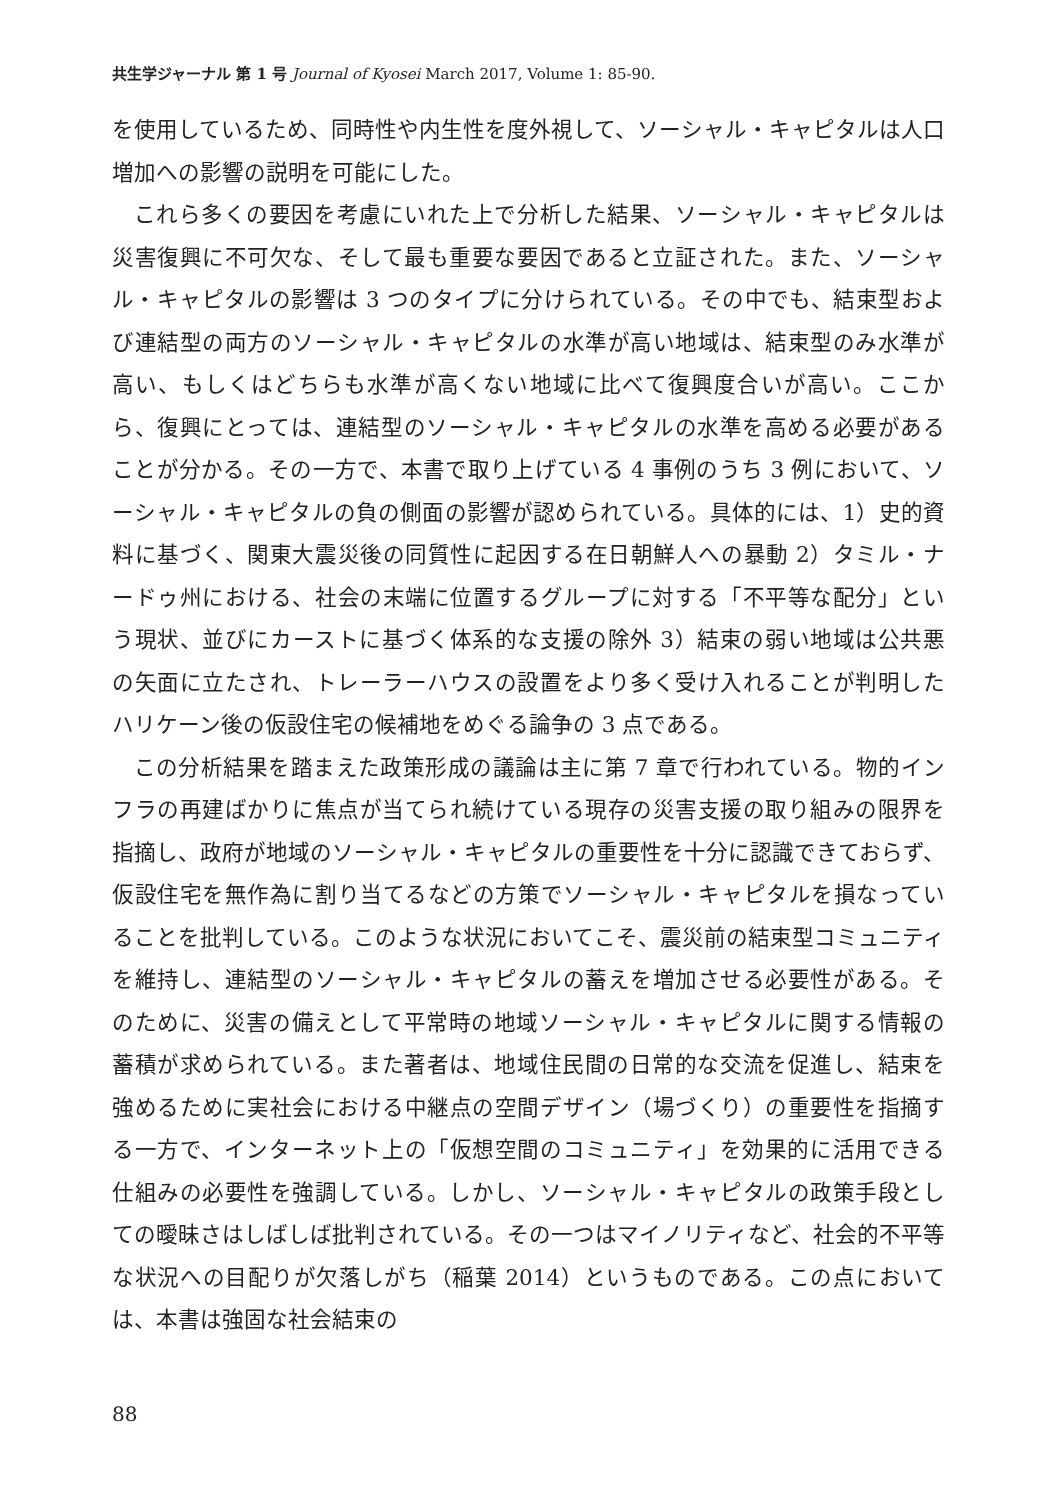共生学ジャーナル 第 1 号 Journal of Kyosei March 2017, Volume 1: 85-90.
を使用しているため、同時性や内生性を度外視して、ソーシャル・キャピタルは人口増加への影響の説明を可能にした。
これら多くの要因を考慮にいれた上で分析した結果、ソーシャル・キャピタルは災害復興に不可欠な、そして最も重要な要因であると立証された。また、ソーシャル・キャピタルの影響は 3 つのタイプに分けられている。その中でも、結束型および連結型の両方のソーシャル・キャピタルの水準が高い地域は、結束型のみ水準が高い、もしくはどちらも水準が高くない地域に比べて復興度合いが高い。ここから、復興にとっては、連結型のソーシャル・キャピタルの水準を高める必要があることが分かる。その一方で、本書で取り上げている 4 事例のうち 3 例において、ソーシャル・キャピタルの負の側面の影響が認められている。具体的には、1）史的資料に基づく、関東大震災後の同質性に起因する在日朝鮮人への暴動 2）タミル・ナードゥ州における、社会の末端に位置するグループに対する「不平等な配分」という現状、並びにカーストに基づく体系的な支援の除外 3）結束の弱い地域は公共悪の矢面に立たされ、トレーラーハウスの設置をより多く受け入れることが判明したハリケーン後の仮設住宅の候補地をめぐる論争の 3 点である。
この分析結果を踏まえた政策形成の議論は主に第 7 章で行われている。物的インフラの再建ばかりに焦点が当てられ続けている現存の災害支援の取り組みの限界を指摘し、政府が地域のソーシャル・キャピタルの重要性を十分に認識できておらず、仮設住宅を無作為に割り当てるなどの方策でソーシャル・キャピタルを損なっていることを批判している。このような状況においてこそ、震災前の結束型コミュニティを維持し、連結型のソーシャル・キャピタルの蓄えを増加させる必要性がある。そのために、災害の備えとして平常時の地域ソーシャル・キャピタルに関する情報の蓄積が求められている。また著者は、地域住民間の日常的な交流を促進し、結束を強めるために実社会における中継点の空間デザイン（場づくり）の重要性を指摘する一方で、インターネット上の「仮想空間のコミュニティ」を効果的に活用できる仕組みの必要性を強調している。しかし、ソーシャル・キャピタルの政策手段としての曖昧さはしばしば批判されている。その一つはマイノリティなど、社会的不平等な状況への目配りが欠落しがち（稲葉 2014）というものである。この点においては、本書は強固な社会結束の
88